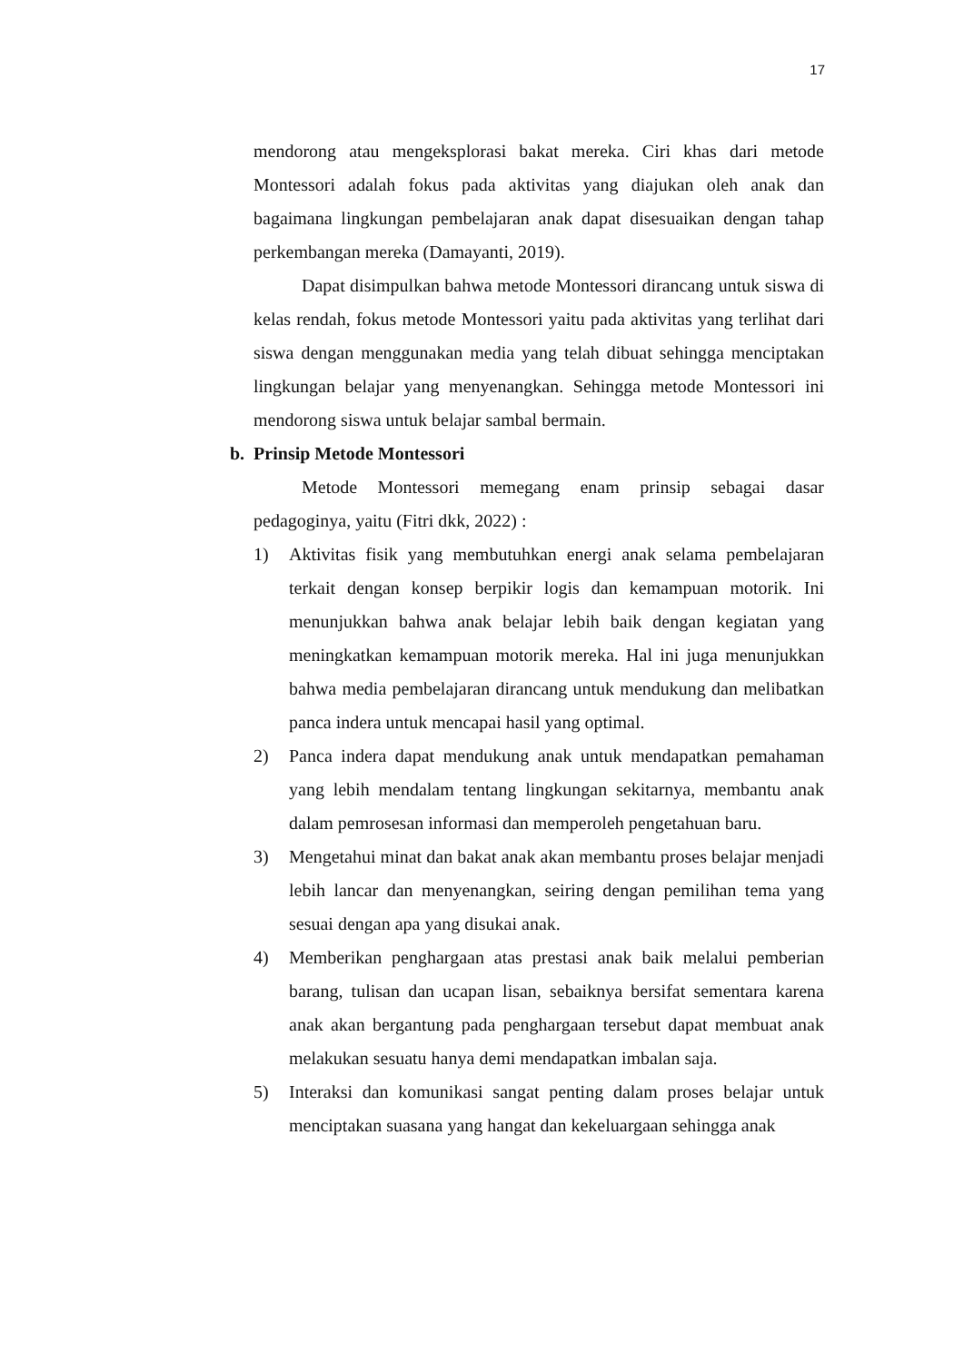17
mendorong atau mengeksplorasi bakat mereka. Ciri khas dari metode Montessori adalah fokus pada aktivitas yang diajukan oleh anak dan bagaimana lingkungan pembelajaran anak dapat disesuaikan dengan tahap perkembangan mereka (Damayanti, 2019).
Dapat disimpulkan bahwa metode Montessori dirancang untuk siswa di kelas rendah, fokus metode Montessori yaitu pada aktivitas yang terlihat dari siswa dengan menggunakan media yang telah dibuat sehingga menciptakan lingkungan belajar yang menyenangkan. Sehingga metode Montessori ini mendorong siswa untuk belajar sambal bermain.
b. Prinsip Metode Montessori
Metode Montessori memegang enam prinsip sebagai dasar pedagoginya, yaitu (Fitri dkk, 2022) :
1) Aktivitas fisik yang membutuhkan energi anak selama pembelajaran terkait dengan konsep berpikir logis dan kemampuan motorik. Ini menunjukkan bahwa anak belajar lebih baik dengan kegiatan yang meningkatkan kemampuan motorik mereka. Hal ini juga menunjukkan bahwa media pembelajaran dirancang untuk mendukung dan melibatkan panca indera untuk mencapai hasil yang optimal.
2) Panca indera dapat mendukung anak untuk mendapatkan pemahaman yang lebih mendalam tentang lingkungan sekitarnya, membantu anak dalam pemrosesan informasi dan memperoleh pengetahuan baru.
3) Mengetahui minat dan bakat anak akan membantu proses belajar menjadi lebih lancar dan menyenangkan, seiring dengan pemilihan tema yang sesuai dengan apa yang disukai anak.
4) Memberikan penghargaan atas prestasi anak baik melalui pemberian barang, tulisan dan ucapan lisan, sebaiknya bersifat sementara karena anak akan bergantung pada penghargaan tersebut dapat membuat anak melakukan sesuatu hanya demi mendapatkan imbalan saja.
5) Interaksi dan komunikasi sangat penting dalam proses belajar untuk menciptakan suasana yang hangat dan kekeluargaan sehingga anak